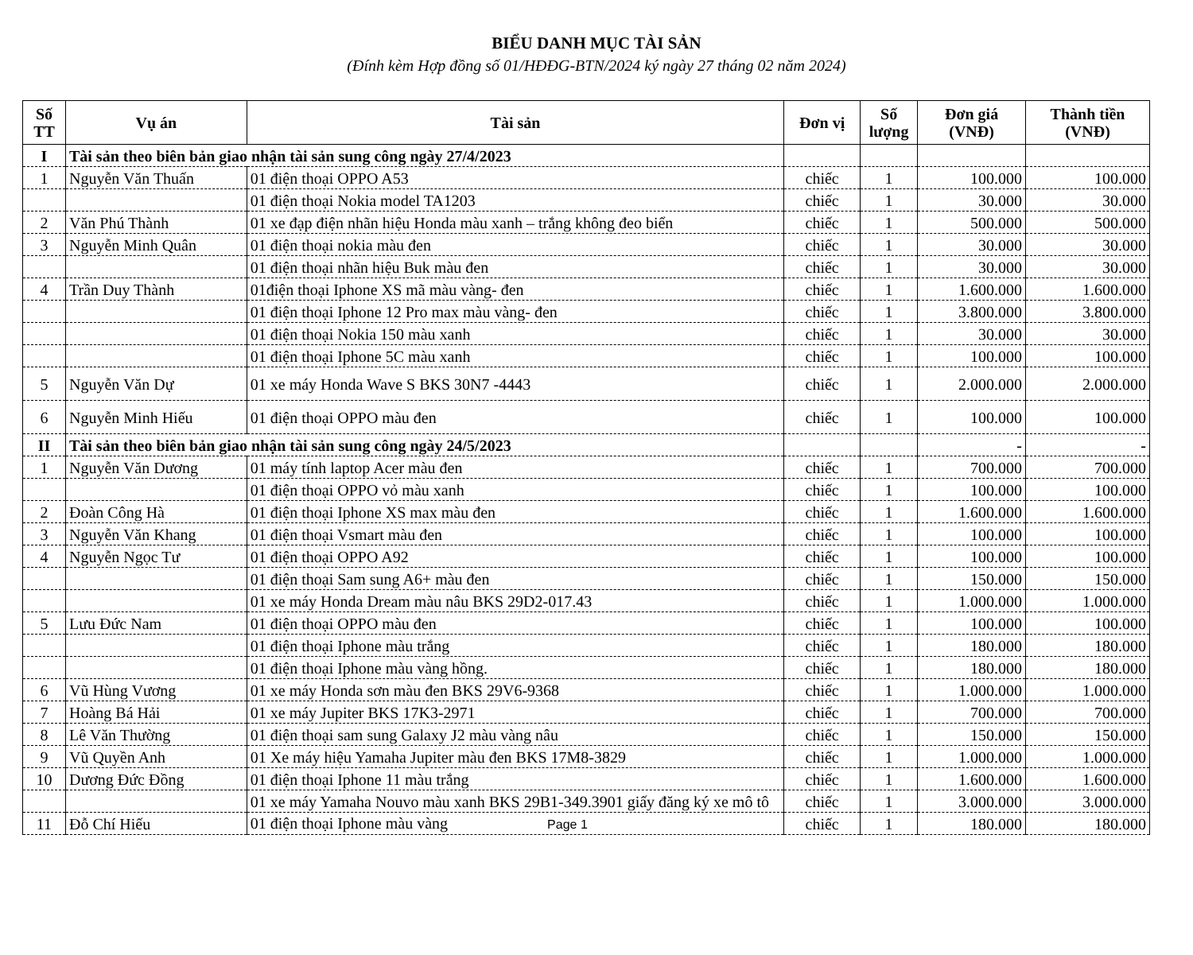BIỂU DANH MỤC TÀI SẢN
(Đính kèm Hợp đồng số 01/HĐĐG-BTN/2024 ký ngày 27 tháng 02 năm 2024)
| Số TT | Vụ án | Tài sản | Đơn vị | Số lượng | Đơn giá (VNĐ) | Thành tiền (VNĐ) |
| --- | --- | --- | --- | --- | --- | --- |
| I | Tài sản theo biên bản giao nhận tài sản sung công ngày 27/4/2023 | | | | | |
| 1 | Nguyễn Văn Thuấn | 01 điện thoại OPPO A53 | chiếc | 1 | 100.000 | 100.000 |
| | | 01 điện thoại Nokia model TA1203 | chiếc | 1 | 30.000 | 30.000 |
| 2 | Văn Phú Thành | 01 xe đạp điện nhãn hiệu Honda màu xanh – trắng không đeo biển | chiếc | 1 | 500.000 | 500.000 |
| 3 | Nguyễn Minh Quân | 01 điện thoại nokia màu đen | chiếc | 1 | 30.000 | 30.000 |
| | | 01 điện thoại nhãn hiệu Buk màu đen | chiếc | 1 | 30.000 | 30.000 |
| 4 | Trần Duy Thành | 01điện thoại Iphone XS mã màu vàng- đen | chiếc | 1 | 1.600.000 | 1.600.000 |
| | | 01 điện thoại Iphone 12 Pro max màu vàng- đen | chiếc | 1 | 3.800.000 | 3.800.000 |
| | | 01 điện thoại Nokia 150 màu xanh | chiếc | 1 | 30.000 | 30.000 |
| | | 01 điện thoại Iphone 5C màu xanh | chiếc | 1 | 100.000 | 100.000 |
| 5 | Nguyễn Văn Dự | 01 xe máy Honda Wave S BKS 30N7 -4443 | chiếc | 1 | 2.000.000 | 2.000.000 |
| 6 | Nguyễn Minh Hiếu | 01 điện thoại OPPO màu đen | chiếc | 1 | 100.000 | 100.000 |
| II | Tài sản theo biên bản giao nhận tài sản sung công ngày 24/5/2023 | | | | - | - |
| 1 | Nguyễn Văn Dương | 01 máy tính laptop Acer màu đen | chiếc | 1 | 700.000 | 700.000 |
| | | 01 điện thoại OPPO vỏ màu xanh | chiếc | 1 | 100.000 | 100.000 |
| 2 | Đoàn Công Hà | 01 điện thoại Iphone XS max màu đen | chiếc | 1 | 1.600.000 | 1.600.000 |
| 3 | Nguyễn Văn Khang | 01 điện thoại Vsmart màu đen | chiếc | 1 | 100.000 | 100.000 |
| 4 | Nguyễn Ngọc Tư | 01 điện thoại OPPO A92 | chiếc | 1 | 100.000 | 100.000 |
| | | 01 điện thoại Sam sung A6+ màu đen | chiếc | 1 | 150.000 | 150.000 |
| | | 01 xe máy Honda Dream màu nâu BKS 29D2-017.43 | chiếc | 1 | 1.000.000 | 1.000.000 |
| 5 | Lưu Đức Nam | 01 điện thoại OPPO màu đen | chiếc | 1 | 100.000 | 100.000 |
| | | 01 điện thoại Iphone màu trắng | chiếc | 1 | 180.000 | 180.000 |
| | | 01 điện thoại Iphone màu vàng hồng. | chiếc | 1 | 180.000 | 180.000 |
| 6 | Vũ Hùng Vương | 01 xe máy Honda sơn màu đen BKS 29V6-9368 | chiếc | 1 | 1.000.000 | 1.000.000 |
| 7 | Hoàng Bá Hải | 01 xe máy Jupiter BKS 17K3-2971 | chiếc | 1 | 700.000 | 700.000 |
| 8 | Lê Văn Thường | 01 điện thoại sam sung Galaxy J2 màu vàng nâu | chiếc | 1 | 150.000 | 150.000 |
| 9 | Vũ Quyền Anh | 01 Xe máy hiệu Yamaha Jupiter màu đen BKS 17M8-3829 | chiếc | 1 | 1.000.000 | 1.000.000 |
| 10 | Dương Đức Đồng | 01 điện thoại Iphone 11 màu trắng | chiếc | 1 | 1.600.000 | 1.600.000 |
| | | 01 xe máy Yamaha Nouvo màu xanh BKS 29B1-349.3901 giấy đăng ký xe mô tô | chiếc | 1 | 3.000.000 | 3.000.000 |
| 11 | Đỗ Chí Hiếu | 01 điện thoại Iphone màu vàng Page 1 | chiếc | 1 | 180.000 | 180.000 |